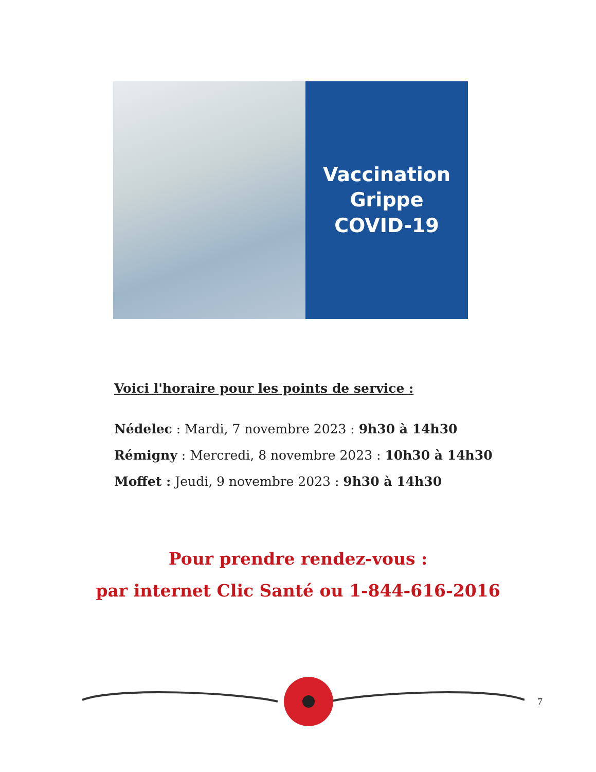Vaccination
Grippe
COVID-19
Voici l'horaire pour les points de service :
Nédelec : Mardi, 7 novembre 2023 : 9h30 à 14h30
Rémigny : Mercredi, 8 novembre 2023 : 10h30 à 14h30
Moffet : Jeudi, 9 novembre 2023 : 9h30 à 14h30
Pour prendre rendez-vous :
par internet Clic Santé ou 1-844-616-2016
7